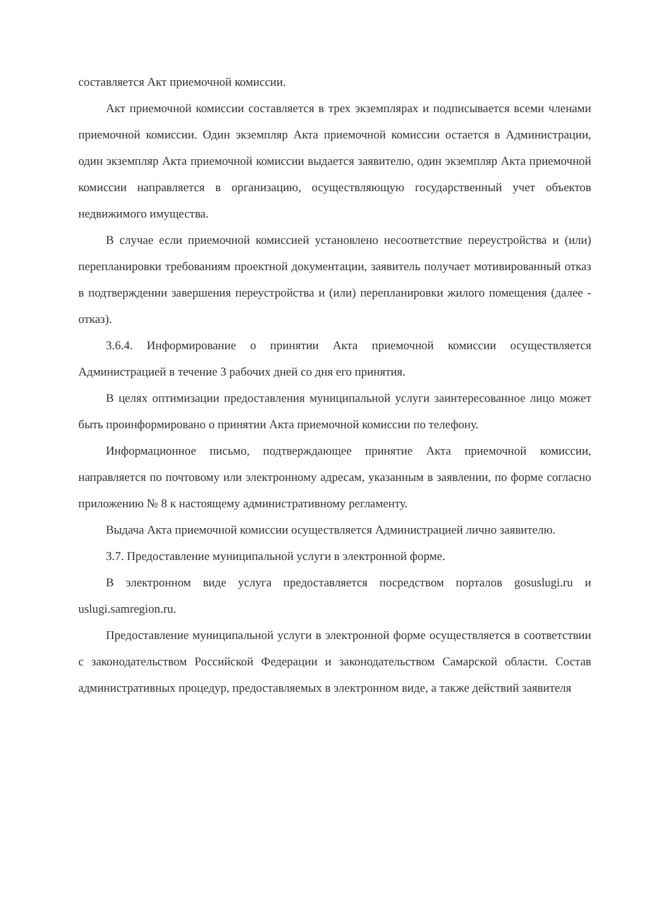составляется Акт приемочной комиссии.
Акт приемочной комиссии составляется в трех экземплярах и подписывается всеми членами приемочной комиссии. Один экземпляр Акта приемочной комиссии остается в Администрации, один экземпляр Акта приемочной комиссии выдается заявителю, один экземпляр Акта приемочной комиссии направляется в организацию, осуществляющую государственный учет объектов недвижимого имущества.
В случае если приемочной комиссией установлено несоответствие переустройства и (или) перепланировки требованиям проектной документации, заявитель получает мотивированный отказ в подтверждении завершения переустройства и (или) перепланировки жилого помещения (далее - отказ).
3.6.4. Информирование о принятии Акта приемочной комиссии осуществляется Администрацией в течение 3 рабочих дней со дня его принятия.
В целях оптимизации предоставления муниципальной услуги заинтересованное лицо может быть проинформировано о принятии Акта приемочной комиссии по телефону.
Информационное письмо, подтверждающее принятие Акта приемочной комиссии, направляется по почтовому или электронному адресам, указанным в заявлении, по форме согласно приложению № 8 к настоящему административному регламенту.
Выдача Акта приемочной комиссии осуществляется Администрацией лично заявителю.
3.7. Предоставление муниципальной услуги в электронной форме.
В электронном виде услуга предоставляется посредством порталов gosuslugi.ru и uslugi.samregion.ru.
Предоставление муниципальной услуги в электронной форме осуществляется в соответствии с законодательством Российской Федерации и законодательством Самарской области. Состав административных процедур, предоставляемых в электронном виде, а также действий заявителя